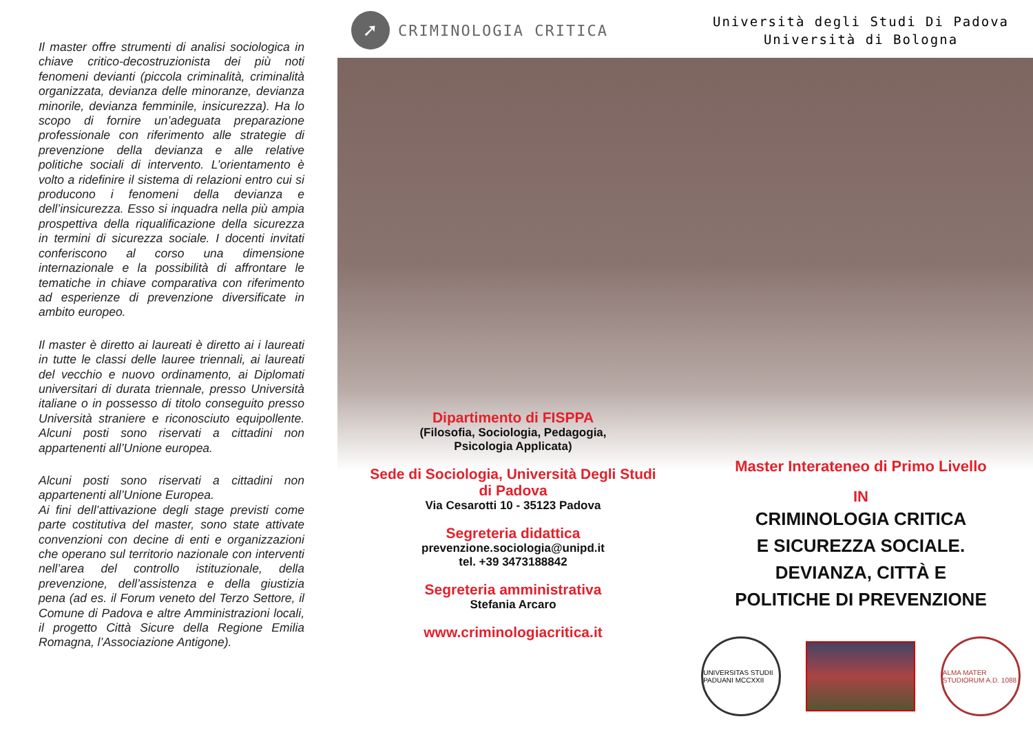Il master offre strumenti di analisi sociologica in chiave critico-decostruzionista dei più noti fenomeni devianti (piccola criminalità, criminalità organizzata, devianza delle minoranze, devianza minorile, devianza femminile, insicurezza). Ha lo scopo di fornire un’adeguata preparazione professionale con riferimento alle strategie di prevenzione della devianza e alle relative politiche sociali di intervento. L’orientamento è volto a ridefinire il sistema di relazioni entro cui si producono i fenomeni della devianza e dell’insicurezza. Esso si inquadra nella più ampia prospettiva della riqualificazione della sicurezza in termini di sicurezza sociale. I docenti invitati conferiscono al corso una dimensione internazionale e la possibilità di affrontare le tematiche in chiave comparativa con riferimento ad esperienze di prevenzione diversificate in ambito europeo.
Il master è diretto ai laureati è diretto ai i laureati in tutte le classi delle lauree triennali, ai laureati del vecchio e nuovo ordinamento, ai Diplomati universitari di durata triennale, presso Università italiane o in possesso di titolo conseguito presso Università straniere e riconosciuto equipollente. Alcuni posti sono riservati a cittadini non appartenenti all’Unione europea.
Alcuni posti sono riservati a cittadini non appartenenti all’Unione Europea.
Ai fini dell’attivazione degli stage previsti come parte costitutiva del master, sono state attivate convenzioni con decine di enti e organizzazioni che operano sul territorio nazionale con interventi nell’area del controllo istituzionale, della prevenzione, dell’assistenza e della giustizia pena (ad es. il Forum veneto del Terzo Settore, il Comune di Padova e altre Amministrazioni locali, il progetto Città Sicure della Regione Emilia Romagna, l’Associazione Antigone).
➚
CRIMINOLOGIA CRITICA
Dipartimento di FISPPA
(Filosofia, Sociologia, Pedagogia,
Psicologia Applicata)
Sede di Sociologia, Università Degli Studi
di Padova
Via Cesarotti 10 - 35123 Padova
Segreteria didattica
prevenzione.sociologia@unipd.it
tel. +39 3473188842
Segreteria amministrativa
Stefania Arcaro
www.criminologiacritica.it
Università degli Studi Di Padova
Università di Bologna
Master Interateneo di Primo Livello
IN
CRIMINOLOGIA CRITICA
E SICUREZZA SOCIALE.
DEVIANZA, CITTÀ E
POLITICHE DI PREVENZIONE
UNIVERSITAS STUDII PADUANI MCCXXII
ALMA MATER STUDIORUM A.D. 1088